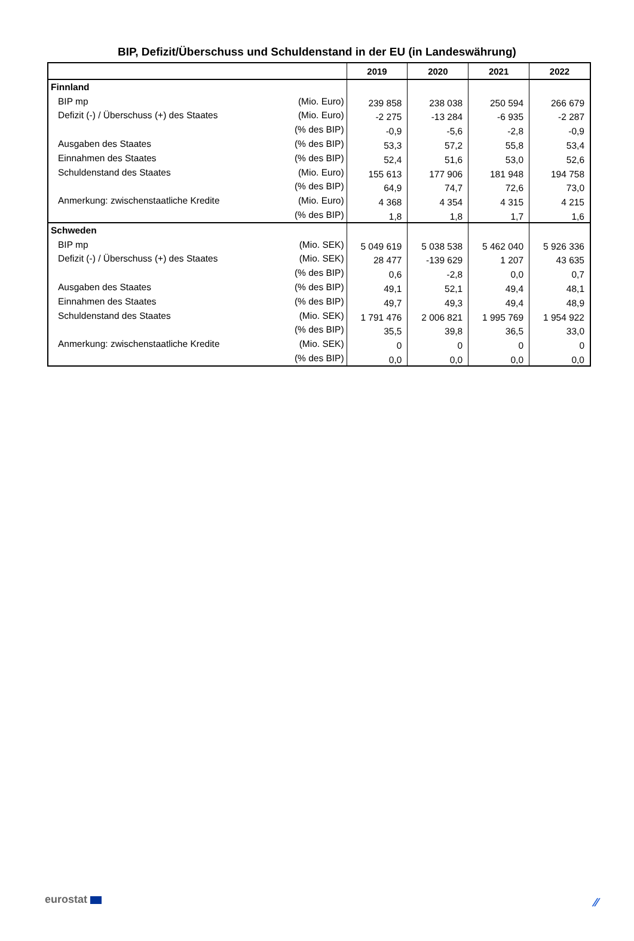BIP, Defizit/Überschuss und Schuldenstand in der EU (in Landeswährung)
| | | 2019 | 2020 | 2021 | 2022 |
| --- | --- | --- | --- | --- | --- |
| Finnland | | | | | |
| BIP mp | (Mio. Euro) | 239 858 | 238 038 | 250 594 | 266 679 |
| Defizit (-) / Überschuss (+) des Staates | (Mio. Euro) | -2 275 | -13 284 | -6 935 | -2 287 |
| | (% des BIP) | -0,9 | -5,6 | -2,8 | -0,9 |
| Ausgaben des Staates | (% des BIP) | 53,3 | 57,2 | 55,8 | 53,4 |
| Einnahmen des Staates | (% des BIP) | 52,4 | 51,6 | 53,0 | 52,6 |
| Schuldenstand des Staates | (Mio. Euro) | 155 613 | 177 906 | 181 948 | 194 758 |
| | (% des BIP) | 64,9 | 74,7 | 72,6 | 73,0 |
| Anmerkung: zwischenstaatliche Kredite | (Mio. Euro) | 4 368 | 4 354 | 4 315 | 4 215 |
| | (% des BIP) | 1,8 | 1,8 | 1,7 | 1,6 |
| Schweden | | | | | |
| BIP mp | (Mio. SEK) | 5 049 619 | 5 038 538 | 5 462 040 | 5 926 336 |
| Defizit (-) / Überschuss (+) des Staates | (Mio. SEK) | 28 477 | -139 629 | 1 207 | 43 635 |
| | (% des BIP) | 0,6 | -2,8 | 0,0 | 0,7 |
| Ausgaben des Staates | (% des BIP) | 49,1 | 52,1 | 49,4 | 48,1 |
| Einnahmen des Staates | (% des BIP) | 49,7 | 49,3 | 49,4 | 48,9 |
| Schuldenstand des Staates | (Mio. SEK) | 1 791 476 | 2 006 821 | 1 995 769 | 1 954 922 |
| | (% des BIP) | 35,5 | 39,8 | 36,5 | 33,0 |
| Anmerkung: zwischenstaatliche Kredite | (Mio. SEK) | 0 | 0 | 0 | 0 |
| | (% des BIP) | 0,0 | 0,0 | 0,0 | 0,0 |
eurostat ⁄⁄